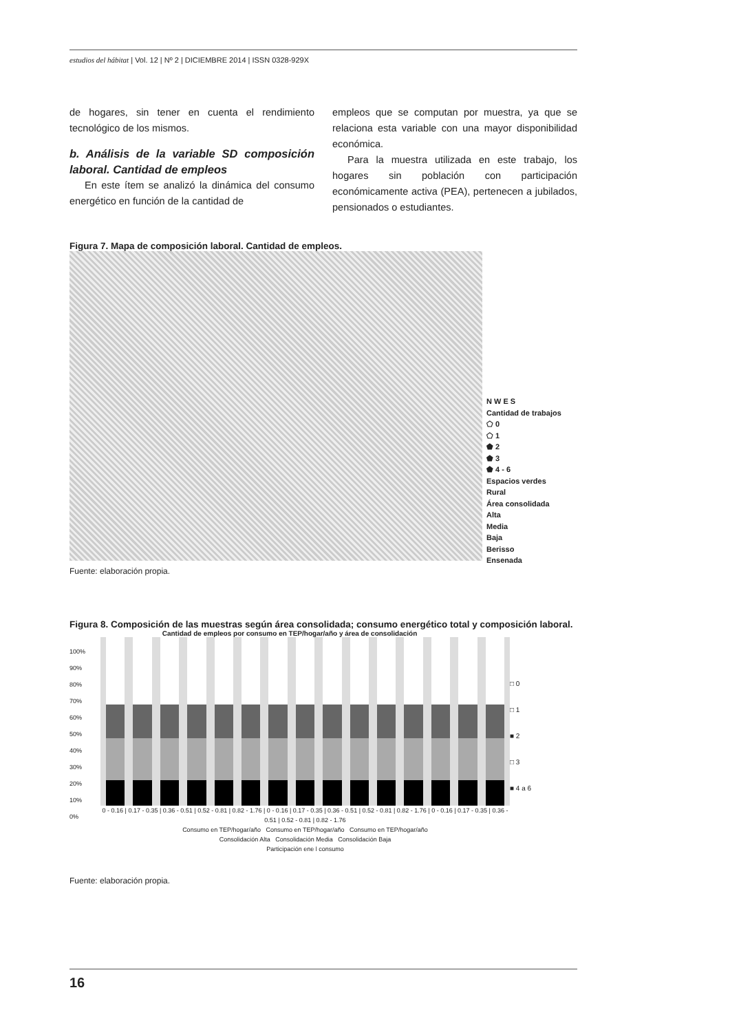estudios del hábitat | Vol. 12 | Nº 2 | DICIEMBRE 2014 | ISSN 0328-929X
de hogares, sin tener en cuenta el rendimiento tecnológico de los mismos.
b. Análisis de la variable SD composición laboral. Cantidad de empleos
En este ítem se analizó la dinámica del consumo energético en función de la cantidad de
empleos que se computan por muestra, ya que se relaciona esta variable con una mayor disponibilidad económica.
Para la muestra utilizada en este trabajo, los hogares sin población con participación económicamente activa (PEA), pertenecen a jubilados, pensionados o estudiantes.
Figura 7. Mapa de composición laboral. Cantidad de empleos.
N W E S
Cantidad de trabajos
⬠ 0
⬠ 1
⬟ 2
⬟ 3
⬟ 4 - 6
Espacios verdes
Rural
Área consolidada
Alta
Media
Baja
Berisso
Ensenada
Fuente: elaboración propia.
Figura 8. Composición de las muestras según área consolidada; consumo energético total y composición laboral.
Cantidad de empleos por consumo en TEP/hogar/año y área de consolidación
100%
90%
80%
70%
60%
50%
40%
30%
20%
10%
0%
0 - 0.16 | 0.17 - 0.35 | 0.36 - 0.51 | 0.52 - 0.81 | 0.82 - 1.76 | 0 - 0.16 | 0.17 - 0.35 | 0.36 - 0.51 | 0.52 - 0.81 | 0.82 - 1.76 | 0 - 0.16 | 0.17 - 0.35 | 0.36 - 0.51 | 0.52 - 0.81 | 0.82 - 1.76
Consumo en TEP/hogar/año Consumo en TEP/hogar/año Consumo en TEP/hogar/año
Consolidación Alta Consolidación Media Consolidación Baja
Participación ene l consumo
□ 0
□ 1
■ 2
□ 3
■ 4 a 6
Fuente: elaboración propia.
16